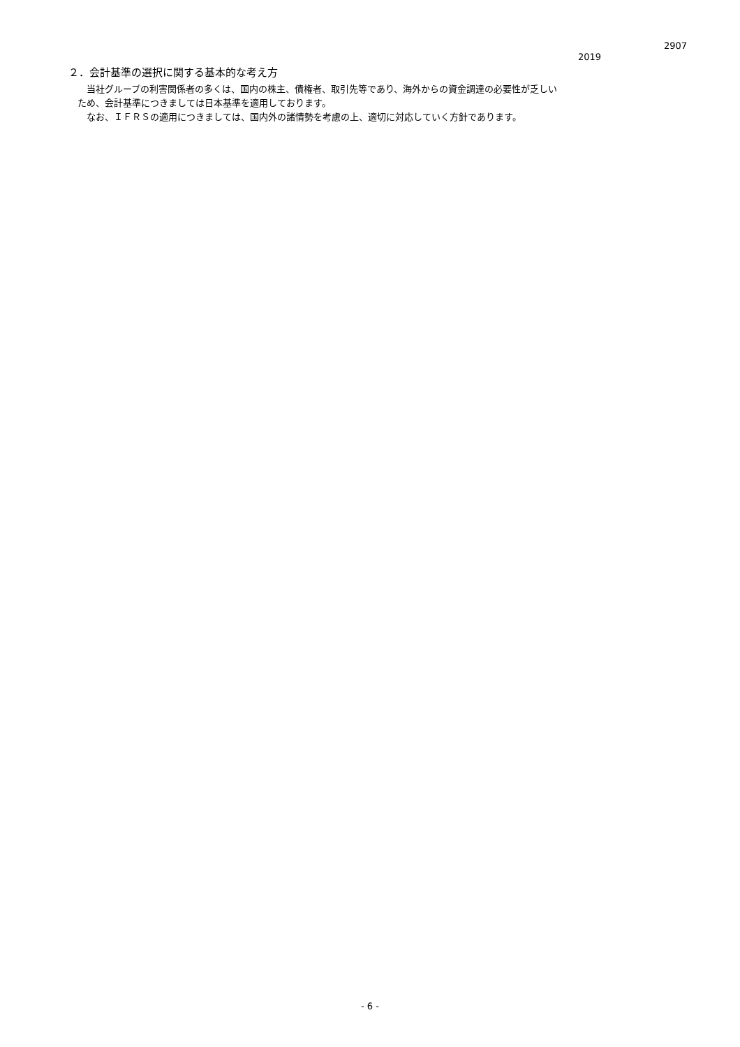2907
2019
２．会計基準の選択に関する基本的な考え方
　　当社グループの利害関係者の多くは、国内の株主、債権者、取引先等であり、海外からの資金調達の必要性が乏しい
　ため、会計基準につきましては日本基準を適用しております。
　　なお、ＩＦＲＳの適用につきましては、国内外の諸情勢を考慮の上、適切に対応していく方針であります。
- 6 -